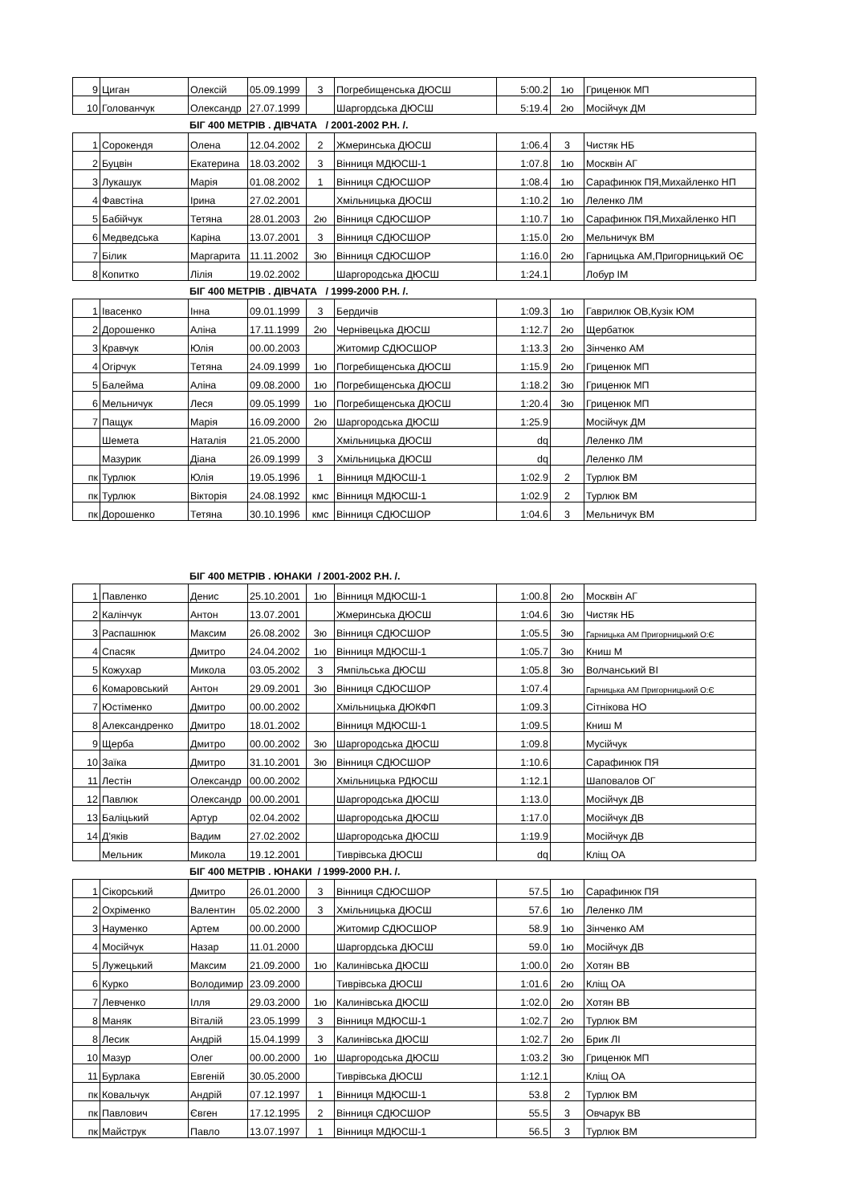| 9 | Циган | Олексій | 05.09.1999 | 3 | Погребищенська ДЮСШ | 5:00.2 | 1ю | Гриценюк МП |
| 10 | Голованчук | Олександр | 27.07.1999 | | Шаргордська ДЮСШ | 5:19.4 | 2ю | Мосійчук ДМ |
БІГ 400 МЕТРІВ . ДІВЧАТА / 2001-2002 Р.Н. /.
| 1 | Сорокендя | Олена | 12.04.2002 | 2 | Жмеринська ДЮСШ | 1:06.4 | 3 | Чистяк НБ |
| 2 | Буцвін | Екатерина | 18.03.2002 | 3 | Вінниця МДЮСШ-1 | 1:07.8 | 1ю | Москвін АГ |
| 3 | Лукашук | Марія | 01.08.2002 | 1 | Вінниця СДЮСШОР | 1:08.4 | 1ю | Сарафинюк ПЯ,Михайленко НП |
| 4 | Фавстіна | Ірина | 27.02.2001 | | Хмільницька ДЮСШ | 1:10.2 | 1ю | Леленко ЛМ |
| 5 | Бабійчук | Тетяна | 28.01.2003 | 2ю | Вінниця СДЮСШОР | 1:10.7 | 1ю | Сарафинюк ПЯ,Михайленко НП |
| 6 | Медведська | Каріна | 13.07.2001 | 3 | Вінниця СДЮСШОР | 1:15.0 | 2ю | Мельничук ВМ |
| 7 | Білик | Маргарита | 11.11.2002 | 3ю | Вінниця СДЮСШОР | 1:16.0 | 2ю | Гарницька АМ,Пригорницький ОЄ |
| 8 | Копитко | Лілія | 19.02.2002 | | Шаргородська ДЮСШ | 1:24.1 | | Лобур ІМ |
БІГ 400 МЕТРІВ . ДІВЧАТА / 1999-2000 Р.Н. /.
| 1 | Івасенко | Інна | 09.01.1999 | 3 | Бердичів | 1:09.3 | 1ю | Гаврилюк ОВ,Кузік ЮМ |
| 2 | Дорошенко | Аліна | 17.11.1999 | 2ю | Чернівецька ДЮСШ | 1:12.7 | 2ю | Щербатюк |
| 3 | Кравчук | Юлія | 00.00.2003 | | Житомир СДЮСШОР | 1:13.3 | 2ю | Зінченко АМ |
| 4 | Огірчук | Тетяна | 24.09.1999 | 1ю | Погребищенська ДЮСШ | 1:15.9 | 2ю | Гриценюк МП |
| 5 | Балейма | Аліна | 09.08.2000 | 1ю | Погребищенська ДЮСШ | 1:18.2 | 3ю | Гриценюк МП |
| 6 | Мельничук | Леся | 09.05.1999 | 1ю | Погребищенська ДЮСШ | 1:20.4 | 3ю | Гриценюк МП |
| 7 | Пащук | Марія | 16.09.2000 | 2ю | Шаргородська ДЮСШ | 1:25.9 | | Мосійчук ДМ |
| | Шемета | Наталія | 21.05.2000 | | Хмільницька ДЮСШ | dq | | Леленко ЛМ |
| | Мазурик | Діана | 26.09.1999 | 3 | Хмільницька ДЮСШ | dq | | Леленко ЛМ |
| пк | Турлюк | Юлія | 19.05.1996 | 1 | Вінниця МДЮСШ-1 | 1:02.9 | 2 | Турлюк ВМ |
| пк | Турлюк | Вікторія | 24.08.1992 | кмс | Вінниця МДЮСШ-1 | 1:02.9 | 2 | Турлюк ВМ |
| пк | Дорошенко | Тетяна | 30.10.1996 | кмс | Вінниця СДЮСШОР | 1:04.6 | 3 | Мельничук ВМ |
БІГ 400 МЕТРІВ . ЮНАКИ / 2001-2002 Р.Н. /.
| 1 | Павленко | Денис | 25.10.2001 | 1ю | Вінниця МДЮСШ-1 | 1:00.8 | 2ю | Москвін АГ |
| 2 | Калінчук | Антон | 13.07.2001 | | Жмеринська ДЮСШ | 1:04.6 | 3ю | Чистяк НБ |
| 3 | Распашнюк | Максим | 26.08.2002 | 3ю | Вінниця СДЮСШОР | 1:05.5 | 3ю | Гарницька АМ Пригорницький О:Є |
| 4 | Спасяк | Дмитро | 24.04.2002 | 1ю | Вінниця МДЮСШ-1 | 1:05.7 | 3ю | Книш М |
| 5 | Кожухар | Микола | 03.05.2002 | 3 | Ямпільська ДЮСШ | 1:05.8 | 3ю | Волчанський ВІ |
| 6 | Комаровський | Антон | 29.09.2001 | 3ю | Вінниця СДЮСШОР | 1:07.4 | | Гарницька АМ Пригорницький О:Є |
| 7 | Юстіменко | Дмитро | 00.00.2002 | | Хмільницька ДЮКФП | 1:09.3 | | Сітнікова НО |
| 8 | Александренко | Дмитро | 18.01.2002 | | Вінниця МДЮСШ-1 | 1:09.5 | | Книш М |
| 9 | Щерба | Дмитро | 00.00.2002 | 3ю | Шаргородська ДЮСШ | 1:09.8 | | Мусійчук |
| 10 | Заїка | Дмитро | 31.10.2001 | 3ю | Вінниця СДЮСШОР | 1:10.6 | | Сарафинюк ПЯ |
| 11 | Лестін | Олександр | 00.00.2002 | | Хмільницька РДЮСШ | 1:12.1 | | Шаповалов ОГ |
| 12 | Павлюк | Олександр | 00.00.2001 | | Шаргородська ДЮСШ | 1:13.0 | | Мосійчук ДВ |
| 13 | Баліцький | Артур | 02.04.2002 | | Шаргородська ДЮСШ | 1:17.0 | | Мосійчук ДВ |
| 14 | Д'яків | Вадим | 27.02.2002 | | Шаргородська ДЮСШ | 1:19.9 | | Мосійчук ДВ |
| | Мельник | Микола | 19.12.2001 | | Тиврівська ДЮСШ | dq | | Кліщ ОА |
БІГ 400 МЕТРІВ . ЮНАКИ / 1999-2000 Р.Н. /.
| 1 | Сікорський | Дмитро | 26.01.2000 | 3 | Вінниця СДЮСШОР | 57.5 | 1ю | Сарафинюк ПЯ |
| 2 | Охріменко | Валентин | 05.02.2000 | 3 | Хмільницька ДЮСШ | 57.6 | 1ю | Леленко ЛМ |
| 3 | Науменко | Артем | 00.00.2000 | | Житомир СДЮСШОР | 58.9 | 1ю | Зінченко АМ |
| 4 | Мосійчук | Назар | 11.01.2000 | | Шаргордська ДЮСШ | 59.0 | 1ю | Мосійчук ДВ |
| 5 | Лужецький | Максим | 21.09.2000 | 1ю | Калинівська ДЮСШ | 1:00.0 | 2ю | Хотян ВВ |
| 6 | Курко | Володимир | 23.09.2000 | | Тиврівська ДЮСШ | 1:01.6 | 2ю | Кліщ ОА |
| 7 | Левченко | Ілля | 29.03.2000 | 1ю | Калинівська ДЮСШ | 1:02.0 | 2ю | Хотян ВВ |
| 8 | Маняк | Віталій | 23.05.1999 | 3 | Вінниця МДЮСШ-1 | 1:02.7 | 2ю | Турлюк ВМ |
| 8 | Лесик | Андрій | 15.04.1999 | 3 | Калинівська ДЮСШ | 1:02.7 | 2ю | Брик ЛІ |
| 10 | Мазур | Олег | 00.00.2000 | 1ю | Шаргородська ДЮСШ | 1:03.2 | 3ю | Гриценюк МП |
| 11 | Бурлака | Евгеній | 30.05.2000 | | Тиврівська ДЮСШ | 1:12.1 | | Кліщ ОА |
| пк | Ковальчук | Андрій | 07.12.1997 | 1 | Вінниця МДЮСШ-1 | 53.8 | 2 | Турлюк ВМ |
| пк | Павлович | Євген | 17.12.1995 | 2 | Вінниця СДЮСШОР | 55.5 | 3 | Овчарук ВВ |
| пк | Майструк | Павло | 13.07.1997 | 1 | Вінниця МДЮСШ-1 | 56.5 | 3 | Турлюк ВМ |